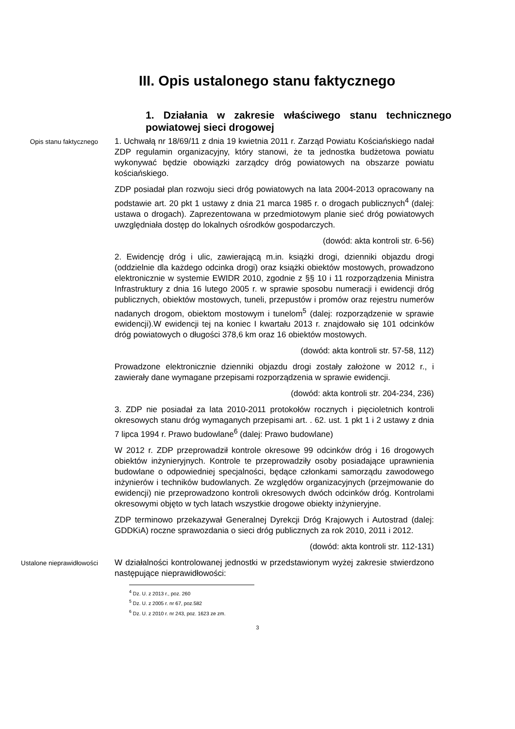III. Opis ustalonego stanu faktycznego
1. Działania w zakresie właściwego stanu technicznego powiatowej sieci drogowej
Opis stanu faktycznego
1. Uchwałą nr 18/69/11 z dnia 19 kwietnia 2011 r. Zarząd Powiatu Kościańskiego nadał ZDP regulamin organizacyjny, który stanowi, że ta jednostka budżetowa powiatu wykonywać będzie obowiązki zarządcy dróg powiatowych na obszarze powiatu kościańskiego.
ZDP posiadał plan rozwoju sieci dróg powiatowych na lata 2004-2013 opracowany na podstawie art. 20 pkt 1 ustawy z dnia 21 marca 1985 r. o drogach publicznych<sup>4</sup> (dalej: ustawa o drogach). Zaprezentowana w przedmiotowym planie sieć dróg powiatowych uwzględniała dostęp do lokalnych ośrodków gospodarczych.
(dowód: akta kontroli str. 6-56)
2. Ewidencję dróg i ulic, zawierającą m.in. książki drogi, dzienniki objazdu drogi (oddzielnie dla każdego odcinka drogi) oraz książki obiektów mostowych, prowadzono elektronicznie w systemie EWIDR 2010, zgodnie z §§ 10 i 11 rozporządzenia Ministra Infrastruktury z dnia 16 lutego 2005 r. w sprawie sposobu numeracji i ewidencji dróg publicznych, obiektów mostowych, tuneli, przepustów i promów oraz rejestru numerów nadanych drogom, obiektom mostowym i tunelom<sup>5</sup> (dalej: rozporządzenie w sprawie ewidencji).W ewidencji tej na koniec I kwartału 2013 r. znajdowało się 101 odcinków dróg powiatowych o długości 378,6 km oraz 16 obiektów mostowych.
(dowód: akta kontroli str. 57-58, 112)
Prowadzone elektronicznie dzienniki objazdu drogi zostały założone w 2012 r., i zawierały dane wymagane przepisami rozporządzenia w sprawie ewidencji.
(dowód: akta kontroli str. 204-234, 236)
3. ZDP nie posiadał za lata 2010-2011 protokołów rocznych i pięcioletnich kontroli okresowych stanu dróg wymaganych przepisami art. . 62. ust. 1 pkt 1 i 2 ustawy z dnia 7 lipca 1994 r. Prawo budowlane<sup>6</sup> (dalej: Prawo budowlane)
W 2012 r. ZDP przeprowadził kontrole okresowe 99 odcinków dróg i 16 drogowych obiektów inżynieryjnych. Kontrole te przeprowadziły osoby posiadające uprawnienia budowlane o odpowiedniej specjalności, będące członkami samorządu zawodowego inżynierów i techników budowlanych. Ze względów organizacyjnych (przejmowanie do ewidencji) nie przeprowadzono kontroli okresowych dwóch odcinków dróg. Kontrolami okresowymi objęto w tych latach wszystkie drogowe obiekty inżynieryjne.
ZDP terminowo przekazywał Generalnej Dyrekcji Dróg Krajowych i Autostrad (dalej: GDDKiA) roczne sprawozdania o sieci dróg publicznych za rok 2010, 2011 i 2012.
(dowód: akta kontroli str. 112-131)
Ustalone nieprawidłowości
W działalności kontrolowanej jednostki w przedstawionym wyżej zakresie stwierdzono następujące nieprawidłowości:
<sup>4</sup> Dz. U. z 2013 r., poz. 260
<sup>5</sup> Dz. U. z 2005 r. nr 67, poz.582
<sup>6</sup> Dz. U. z 2010 r. nr 243, poz. 1623 ze zm.
3